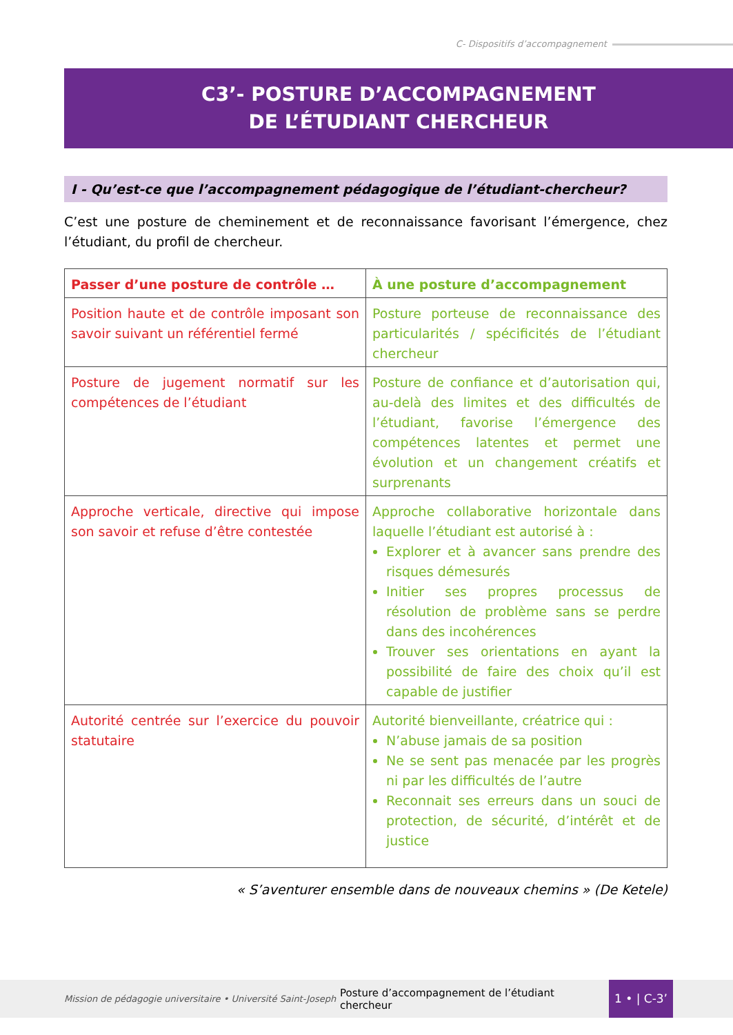C- Dispositifs d’accompagnement
C3’- POSTURE D’ACCOMPAGNEMENT
DE L’ÉTUDIANT CHERCHEUR
I - Qu’est-ce que l’accompagnement pédagogique de l’étudiant-chercheur?
C’est une posture de cheminement et de reconnaissance favorisant l’émergence, chez l’étudiant, du profil de chercheur.
| Passer d’une posture de contrôle … | À une posture d’accompagnement |
| --- | --- |
| Position haute et de contrôle imposant son savoir suivant un référentiel fermé | Posture porteuse de reconnaissance des particularités / spécificités de l’étudiant chercheur |
| Posture de jugement normatif sur les compétences de l’étudiant | Posture de confiance et d’autorisation qui, au-delà des limites et des difficultés de l’étudiant, favorise l’émergence des compétences latentes et permet une évolution et un changement créatifs et surprenants |
| Approche verticale, directive qui impose son savoir et refuse d’être contestée | Approche collaborative horizontale dans laquelle l’étudiant est autorisé à : Explorer et à avancer sans prendre des risques démesurés Initier ses propres processus de résolution de problème sans se perdre dans des incohérences Trouver ses orientations en ayant la possibilité de faire des choix qu’il est capable de justifier |
| Autorité centrée sur l’exercice du pouvoir statutaire | Autorité bienveillante, créatrice qui : N’abuse jamais de sa position Ne se sent pas menacée par les progrès ni par les difficultés de l’autre Reconnait ses erreurs dans un souci de protection, de sécurité, d’intérêt et de justice |
« S’aventurer ensemble dans de nouveaux chemins » (De Ketele)
Mission de pédagogie universitaire • Université Saint-Joseph
Posture d’accompagnement de l’étudiant chercheur
1 • | C-3’